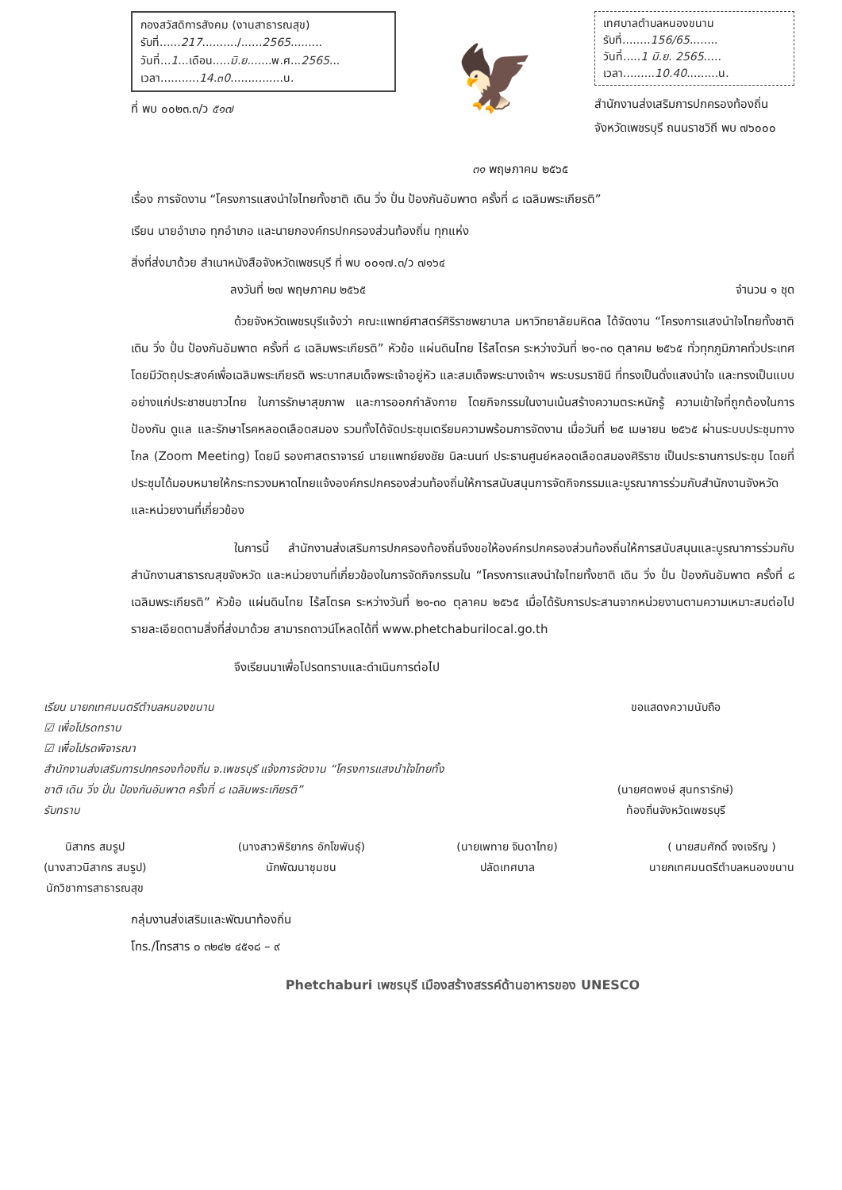กองสวัสดิการสังคม (งานสาธารณสุข)
รับที่......217........../......2565.........
วันที่...1...เดือน.....มิ.ย.......พ.ศ...2565...
เวลา...........14.๓0...............น.
ที่ พบ ๐๐๒๓.๓/ว ๕๑๗
🦅
เทศบาลตำบลหนองขนาน
รับที่........156/65........
วันที่.....1 มิ.ย. 2565.....
เวลา.........10.40.........น.
สำนักงานส่งเสริมการปกครองท้องถิ่น
จังหวัดเพชรบุรี ถนนราชวิถี พบ ๗๖๐๐๐
๓๑ พฤษภาคม ๒๕๖๕
เรื่อง การจัดงาน “โครงการแสงนำใจไทยทั้งชาติ เดิน วิ่ง ปั่น ป้องกันอัมพาต ครั้งที่ ๘ เฉลิมพระเกียรติ”
เรียน นายอำเภอ ทุกอำเภอ และนายกองค์กรปกครองส่วนท้องถิ่น ทุกแห่ง
สิ่งที่ส่งมาด้วย สำเนาหนังสือจังหวัดเพชรบุรี ที่ พบ ๐๐๑๗.๓/ว ๗๑๖๔
ลงวันที่ ๒๗ พฤษภาคม ๒๕๖๕ จำนวน ๑ ชุด
ด้วยจังหวัดเพชรบุรีแจ้งว่า คณะแพทย์ศาสตร์ศิริราชพยาบาล มหาวิทยาลัยมหิดล ได้จัดงาน “โครงการแสงนำใจไทยทั้งชาติ เดิน วิ่ง ปั่น ป้องกันอัมพาต ครั้งที่ ๘ เฉลิมพระเกียรติ” หัวข้อ แผ่นดินไทย ไร้สโตรค ระหว่างวันที่ ๒๑-๓๐ ตุลาคม ๒๕๖๕ ทั่วทุกภูมิภาคทั่วประเทศ โดยมีวัตถุประสงค์เพื่อเฉลิมพระเกียรติ พระบาทสมเด็จพระเจ้าอยู่หัว และสมเด็จพระนางเจ้าฯ พระบรมราชินี ที่ทรงเป็นดั่งแสงนำใจ และทรงเป็นแบบอย่างแก่ประชาชนชาวไทย ในการรักษาสุขภาพ และการออกกำลังกาย โดยกิจกรรมในงานเน้นสร้างความตระหนักรู้ ความเข้าใจที่ถูกต้องในการป้องกัน ดูแล และรักษาโรคหลอดเลือดสมอง รวมทั้งได้จัดประชุมเตรียมความพร้อมการจัดงาน เมื่อวันที่ ๒๕ เมษายน ๒๕๖๕ ผ่านระบบประชุมทางไกล (Zoom Meeting) โดยมี รองศาสตราจารย์ นายแพทย์ยงชัย นิละนนท์ ประธานศูนย์หลอดเลือดสมองศิริราช เป็นประธานการประชุม โดยที่ประชุมได้มอบหมายให้กระทรวงมหาดไทยแจ้งองค์กรปกครองส่วนท้องถิ่นให้การสนับสนุนการจัดกิจกรรมและบูรณาการร่วมกับสำนักงานจังหวัดและหน่วยงานที่เกี่ยวข้อง
ในการนี้ สำนักงานส่งเสริมการปกครองท้องถิ่นจึงขอให้องค์กรปกครองส่วนท้องถิ่นให้การสนับสนุนและบูรณาการร่วมกับสำนักงานสาธารณสุขจังหวัด และหน่วยงานที่เกี่ยวข้องในการจัดกิจกรรมใน “โครงการแสงนำใจไทยทั้งชาติ เดิน วิ่ง ปั่น ป้องกันอัมพาต ครั้งที่ ๘ เฉลิมพระเกียรติ” หัวข้อ แผ่นดินไทย ไร้สโตรค ระหว่างวันที่ ๒๑-๓๐ ตุลาคม ๒๕๖๕ เมื่อได้รับการประสานจากหน่วยงานตามความเหมาะสมต่อไป รายละเอียดตามสิ่งที่ส่งมาด้วย สามารถดาวน์โหลดได้ที่ www.phetchaburilocal.go.th
จึงเรียนมาเพื่อโปรดทราบและดำเนินการต่อไป
เรียน นายกเทศมนตรีตำบลหนองขนาน
☑ เพื่อโปรดทราบ
☑ เพื่อโปรดพิจารณา
สำนักงานส่งเสริมการปกครองท้องถิ่น จ.เพชรบุรี แจ้งการจัดงาน “โครงการแสงนำใจไทยทั้งชาติ เดิน วิ่ง ปั่น ป้องกันอัมพาต ครั้งที่ ๘ เฉลิมพระเกียรติ”
รับทราบ
ขอแสดงความนับถือ
(นายศตพงษ์ สุนทรารักษ์)
ท้องถิ่นจังหวัดเพชรบุรี
นิสากร สมรูป
(นางสาวนิสากร สมรูป)
นักวิชาการสาธารณสุข
(นางสาวพิริยากร อักโขพันธุ์)
นักพัฒนาชุมชน
(นายเพทาย จินดาไทย)
ปลัดเทศบาล
( นายสมศักดิ์ จงเจริญ )
นายกเทศมนตรีตำบลหนองขนาน
กลุ่มงานส่งเสริมและพัฒนาท้องถิ่น
โทร./โทรสาร ๐ ๓๒๔๒ ๔๕๑๘ – ๙
Phetchaburi เพชรบุรี เมืองสร้างสรรค์ด้านอาหารของ UNESCO